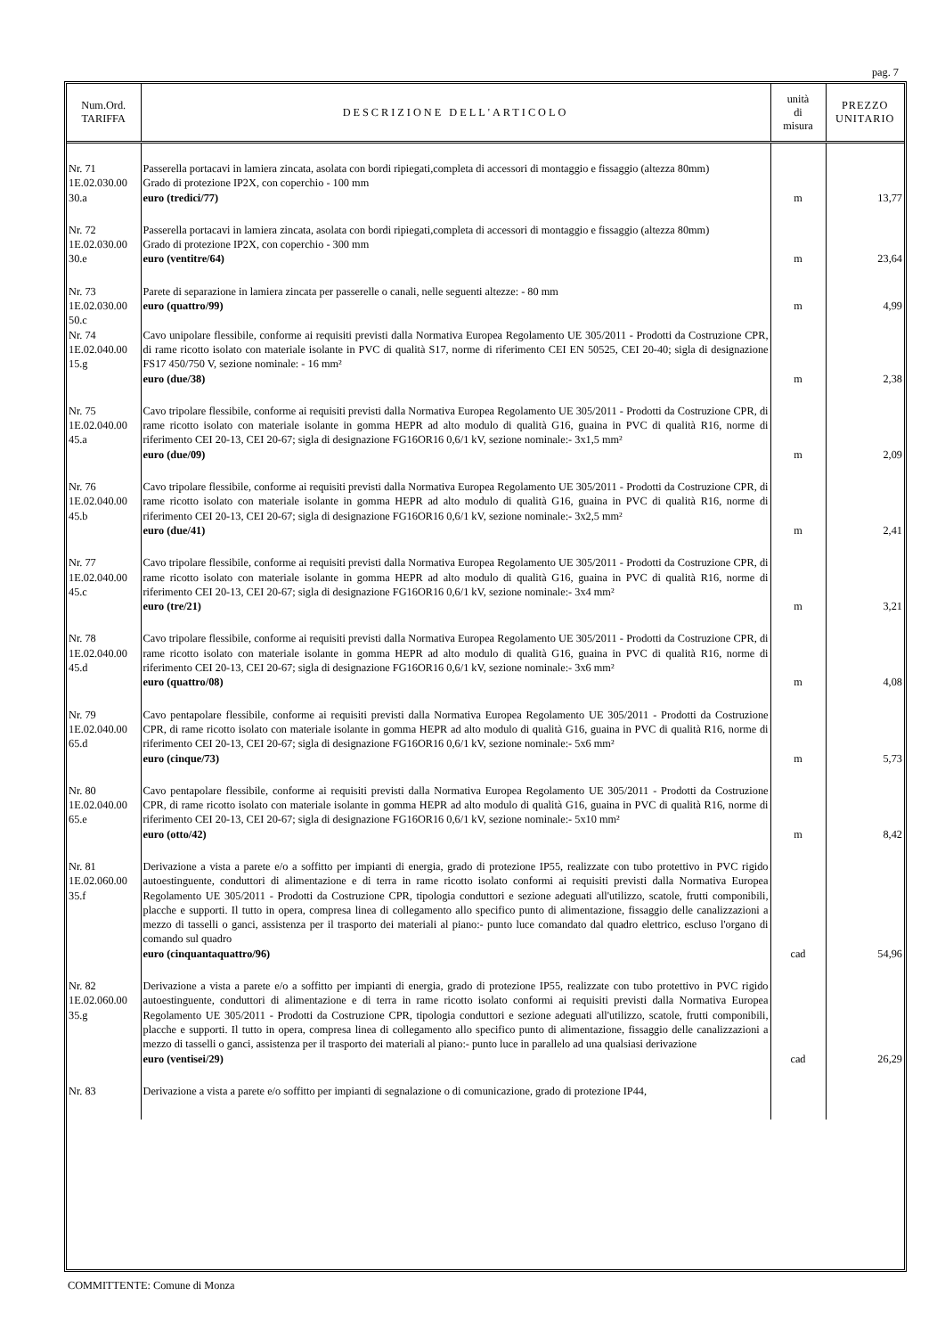pag. 7
| Num.Ord. TARIFFA | DESCRIZIONE DELL'ARTICOLO | unità di misura | PREZZO UNITARIO |
| --- | --- | --- | --- |
| Nr. 71 1E.02.030.00 30.a | Passerella portacavi in lamiera zincata, asolata con bordi ripiegati,completa di accessori di montaggio e fissaggio (altezza 80mm) Grado di protezione IP2X, con coperchio - 100 mm euro (tredici/77) | m | 13,77 |
| Nr. 72 1E.02.030.00 30.e | Passerella portacavi in lamiera zincata, asolata con bordi ripiegati,completa di accessori di montaggio e fissaggio (altezza 80mm) Grado di protezione IP2X, con coperchio - 300 mm euro (ventitre/64) | m | 23,64 |
| Nr. 73 1E.02.030.00 50.c | Parete di separazione in lamiera zincata per passerelle o canali, nelle seguenti altezze: - 80 mm euro (quattro/99) | m | 4,99 |
| Nr. 74 1E.02.040.00 15.g | Cavo unipolare flessibile, conforme ai requisiti previsti dalla Normativa Europea Regolamento UE 305/2011 - Prodotti da Costruzione CPR, di rame ricotto isolato con materiale isolante in PVC di qualità S17, norme di riferimento CEI EN 50525, CEI 20-40; sigla di designazione FS17 450/750 V, sezione nominale: - 16 mm² euro (due/38) | m | 2,38 |
| Nr. 75 1E.02.040.00 45.a | Cavo tripolare flessibile, conforme ai requisiti previsti dalla Normativa Europea Regolamento UE 305/2011 - Prodotti da Costruzione CPR, di rame ricotto isolato con materiale isolante in gomma HEPR ad alto modulo di qualità G16, guaina in PVC di qualità R16, norme di riferimento CEI 20-13, CEI 20-67; sigla di designazione FG16OR16 0,6/1 kV, sezione nominale:- 3x1,5 mm² euro (due/09) | m | 2,09 |
| Nr. 76 1E.02.040.00 45.b | Cavo tripolare flessibile, conforme ai requisiti previsti dalla Normativa Europea Regolamento UE 305/2011 - Prodotti da Costruzione CPR, di rame ricotto isolato con materiale isolante in gomma HEPR ad alto modulo di qualità G16, guaina in PVC di qualità R16, norme di riferimento CEI 20-13, CEI 20-67; sigla di designazione FG16OR16 0,6/1 kV, sezione nominale:- 3x2,5 mm² euro (due/41) | m | 2,41 |
| Nr. 77 1E.02.040.00 45.c | Cavo tripolare flessibile, conforme ai requisiti previsti dalla Normativa Europea Regolamento UE 305/2011 - Prodotti da Costruzione CPR, di rame ricotto isolato con materiale isolante in gomma HEPR ad alto modulo di qualità G16, guaina in PVC di qualità R16, norme di riferimento CEI 20-13, CEI 20-67; sigla di designazione FG16OR16 0,6/1 kV, sezione nominale:- 3x4 mm² euro (tre/21) | m | 3,21 |
| Nr. 78 1E.02.040.00 45.d | Cavo tripolare flessibile, conforme ai requisiti previsti dalla Normativa Europea Regolamento UE 305/2011 - Prodotti da Costruzione CPR, di rame ricotto isolato con materiale isolante in gomma HEPR ad alto modulo di qualità G16, guaina in PVC di qualità R16, norme di riferimento CEI 20-13, CEI 20-67; sigla di designazione FG16OR16 0,6/1 kV, sezione nominale:- 3x6 mm² euro (quattro/08) | m | 4,08 |
| Nr. 79 1E.02.040.00 65.d | Cavo pentapolare flessibile, conforme ai requisiti previsti dalla Normativa Europea Regolamento UE 305/2011 - Prodotti da Costruzione CPR, di rame ricotto isolato con materiale isolante in gomma HEPR ad alto modulo di qualità G16, guaina in PVC di qualità R16, norme di riferimento CEI 20-13, CEI 20-67; sigla di designazione FG16OR16 0,6/1 kV, sezione nominale:- 5x6 mm² euro (cinque/73) | m | 5,73 |
| Nr. 80 1E.02.040.00 65.e | Cavo pentapolare flessibile, conforme ai requisiti previsti dalla Normativa Europea Regolamento UE 305/2011 - Prodotti da Costruzione CPR, di rame ricotto isolato con materiale isolante in gomma HEPR ad alto modulo di qualità G16, guaina in PVC di qualità R16, norme di riferimento CEI 20-13, CEI 20-67; sigla di designazione FG16OR16 0,6/1 kV, sezione nominale:- 5x10 mm² euro (otto/42) | m | 8,42 |
| Nr. 81 1E.02.060.00 35.f | Derivazione a vista a parete e/o a soffitto per impianti di energia, grado di protezione IP55, realizzate con tubo protettivo in PVC rigido autoestinguente, conduttori di alimentazione e di terra in rame ricotto isolato conformi ai requisiti previsti dalla Normativa Europea Regolamento UE 305/2011 - Prodotti da Costruzione CPR, tipologia conduttori e sezione adeguati all'utilizzo, scatole, frutti componibili, placche e supporti. Il tutto in opera, compresa linea di collegamento allo specifico punto di alimentazione, fissaggio delle canalizzazioni a mezzo di tasselli o ganci, assistenza per il trasporto dei materiali al piano:- punto luce comandato dal quadro elettrico, escluso l'organo di comando sul quadro euro (cinquantaquattro/96) | cad | 54,96 |
| Nr. 82 1E.02.060.00 35.g | Derivazione a vista a parete e/o a soffitto per impianti di energia, grado di protezione IP55, realizzate con tubo protettivo in PVC rigido autoestinguente, conduttori di alimentazione e di terra in rame ricotto isolato conformi ai requisiti previsti dalla Normativa Europea Regolamento UE 305/2011 - Prodotti da Costruzione CPR, tipologia conduttori e sezione adeguati all'utilizzo, scatole, frutti componibili, placche e supporti. Il tutto in opera, compresa linea di collegamento allo specifico punto di alimentazione, fissaggio delle canalizzazioni a mezzo di tasselli o ganci, assistenza per il trasporto dei materiali al piano:- punto luce in parallelo ad una qualsiasi derivazione euro (ventisei/29) | cad | 26,29 |
| Nr. 83 | Derivazione a vista a parete e/o soffitto per impianti di segnalazione o di comunicazione, grado di protezione IP44, | | |
COMMITTENTE: Comune di Monza